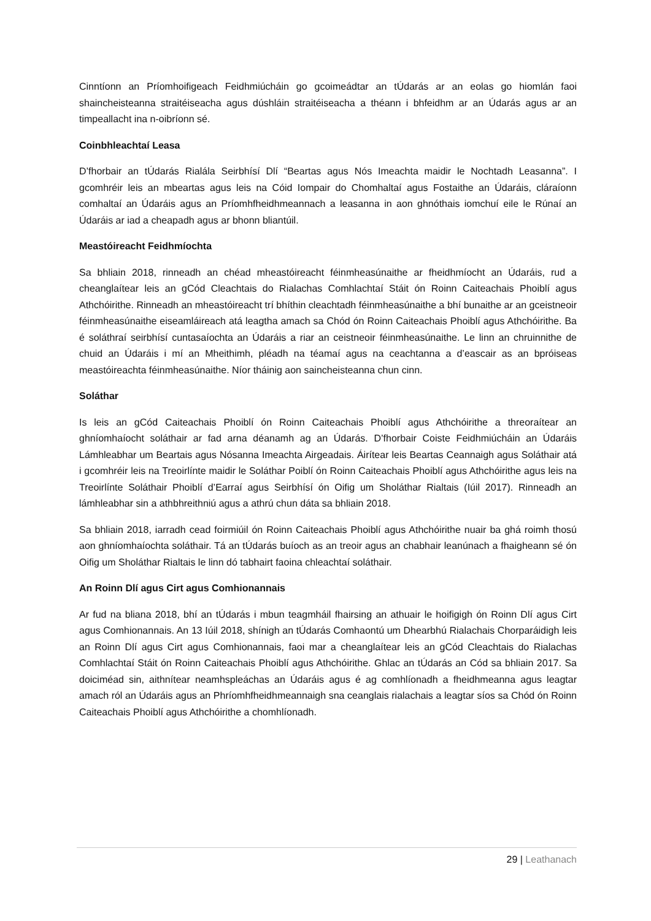Cinntíonn an Príomhoifigeach Feidhmiúcháin go gcoimeádtar an tÚdarás ar an eolas go hiomlán faoi shaincheisteanna straitéiseacha agus dúshláin straitéiseacha a théann i bhfeidhm ar an Údarás agus ar an timpeallacht ina n-oibríonn sé.
Coinbhleachtaí Leasa
D’fhorbair an tÚdarás Rialála Seirbhísí Dlí “Beartas agus Nós Imeachta maidir le Nochtadh Leasanna”. I gcomhréir leis an mbeartas agus leis na Cóid Iompair do Chomhaltaí agus Fostaithe an Údaráis, cláraíonn comhaltaí an Údaráis agus an Príomhfheidhmeannach a leasanna in aon ghnóthais iomchuí eile le Rúnaí an Údaráis ar iad a cheapadh agus ar bhonn bliantúil.
Meastóireacht Feidhmíochta
Sa bhliain 2018, rinneadh an chéad mheastóireacht féinmheasúnaithe ar fheidhmíocht an Údaráis, rud a cheanglaítear leis an gCód Cleachtais do Rialachas Comhlachtaí Stáit ón Roinn Caiteachais Phoiblí agus Athchóirithe. Rinneadh an mheastóireacht trí bhíthin cleachtadh féinmheasúnaithe a bhí bunaithe ar an gceistneoir féinmheasúnaithe eiseamláireach atá leagtha amach sa Chód ón Roinn Caiteachais Phoiblí agus Athchóirithe. Ba é soláthraí seirbhísí cuntasaíochta an Údaráis a riar an ceistneoir féinmheasúnaithe. Le linn an chruinnithe de chuid an Údaráis i mí an Mheithimh, pléadh na téamaí agus na ceachtanna a d’eascair as an bpróiseas meastóireachta féinmheasúnaithe. Níor tháinig aon saincheisteanna chun cinn.
Soláthar
Is leis an gCód Caiteachais Phoiblí ón Roinn Caiteachais Phoiblí agus Athchóirithe a threoraítear an ghníomhaíocht soláthair ar fad arna déanamh ag an Údarás. D’fhorbair Coiste Feidhmiúcháin an Údaráis Lámhleabhar um Beartais agus Nósanna Imeachta Airgeadais. Áirítear leis Beartas Ceannaigh agus Soláthair atá i gcomhréir leis na Treoirlínte maidir le Soláthar Poiblí ón Roinn Caiteachais Phoiblí agus Athchóirithe agus leis na Treoirlínte Soláthair Phoiblí d’Earraí agus Seirbhísí ón Oifig um Sholáthar Rialtais (Iúil 2017). Rinneadh an lámhleabhar sin a athbhreithniú agus a athrú chun dáta sa bhliain 2018.
Sa bhliain 2018, iarradh cead foirmiúil ón Roinn Caiteachais Phoiblí agus Athchóirithe nuair ba ghá roimh thosú aon ghníomhaíochta soláthair. Tá an tÚdarás buíoch as an treoir agus an chabhair leanúnach a fhaigheann sé ón Oifig um Sholáthar Rialtais le linn dó tabhairt faoina chleachtaí soláthair.
An Roinn Dlí agus Cirt agus Comhionannais
Ar fud na bliana 2018, bhí an tÚdarás i mbun teagmháil fhairsing an athuair le hoifigigh ón Roinn Dlí agus Cirt agus Comhionannais. An 13 Iúil 2018, shínigh an tÚdarás Comhaontú um Dhearbhú Rialachais Chorparáidigh leis an Roinn Dlí agus Cirt agus Comhionannais, faoi mar a cheanglaítear leis an gCód Cleachtais do Rialachas Comhlachtaí Stáit ón Roinn Caiteachais Phoiblí agus Athchóirithe. Ghlac an tÚdarás an Cód sa bhliain 2017. Sa doiciméad sin, aithnítear neamhspleáchas an Údaráis agus é ag comhlíonadh a fheidhmeanna agus leagtar amach ról an Údaráis agus an Phríomhfheidhmeannaigh sna ceanglais rialachais a leagtar síos sa Chód ón Roinn Caiteachais Phoiblí agus Athchóirithe a chomhlíonadh.
29 | Leathanach